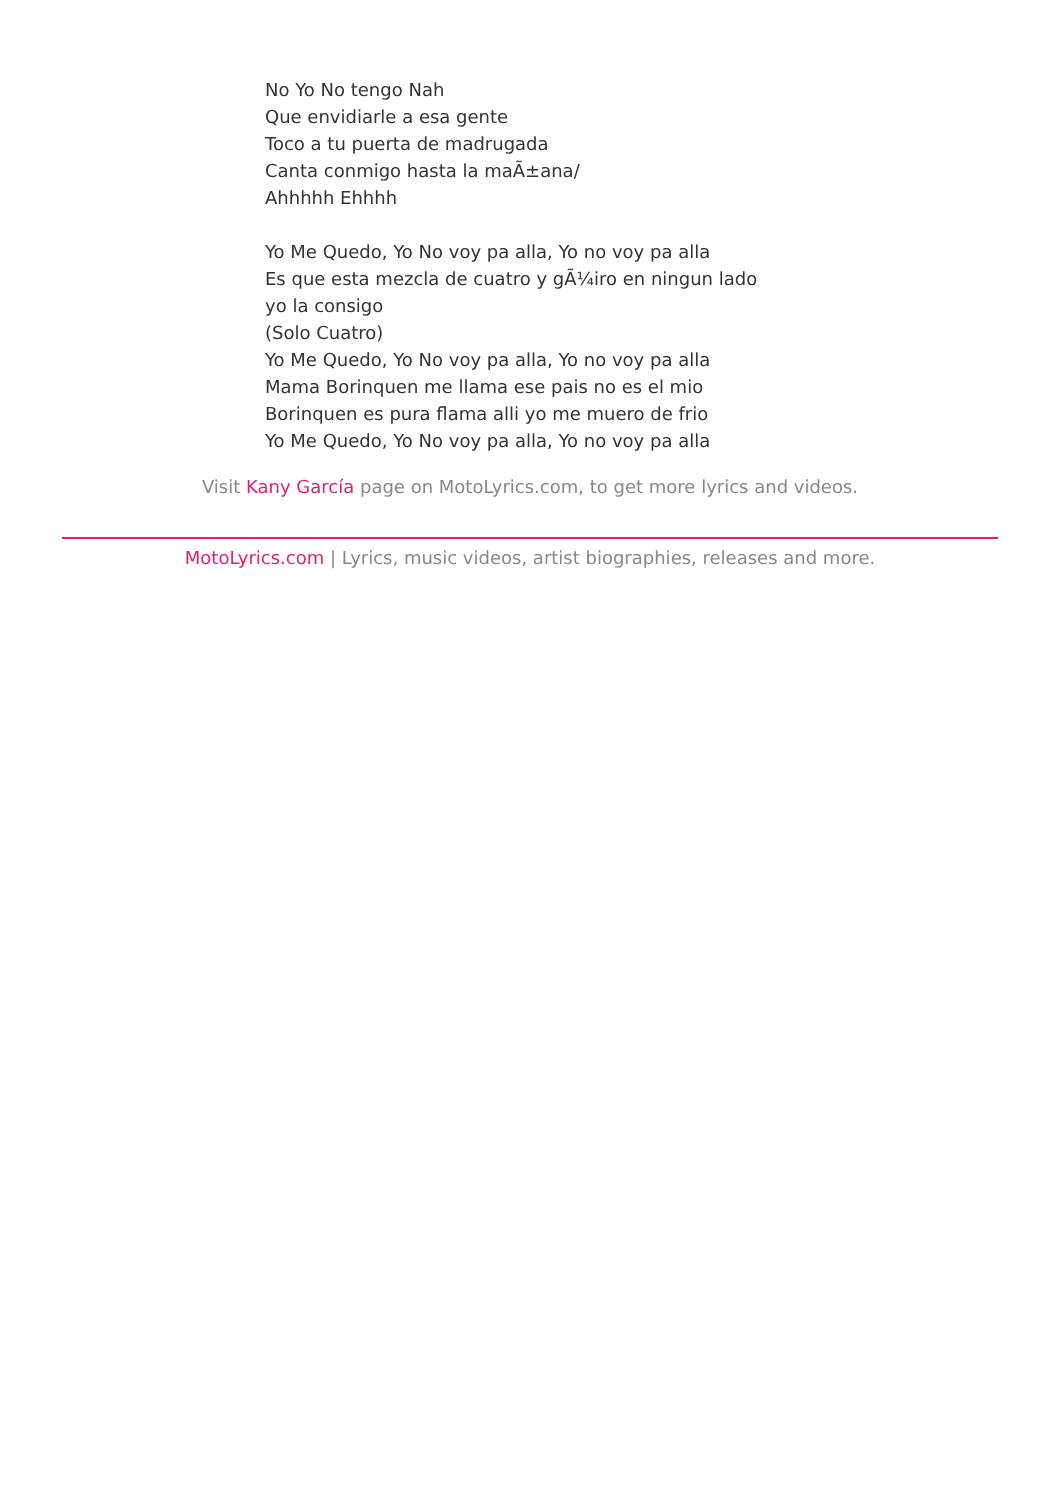No Yo No tengo Nah
Que envidiarle a esa gente
Toco a tu puerta de madrugada
Canta conmigo hasta la maÃ±ana/
Ahhhhh Ehhhh
Yo Me Quedo, Yo No voy pa alla, Yo no voy pa alla
Es que esta mezcla de cuatro y gÃ¼iro en ningun lado
yo la consigo
(Solo Cuatro)
Yo Me Quedo, Yo No voy pa alla, Yo no voy pa alla
Mama Borinquen me llama ese pais no es el mio
Borinquen es pura flama alli yo me muero de frio
Yo Me Quedo, Yo No voy pa alla, Yo no voy pa alla
Visit Kany García page on MotoLyrics.com, to get more lyrics and videos.
MotoLyrics.com | Lyrics, music videos, artist biographies, releases and more.